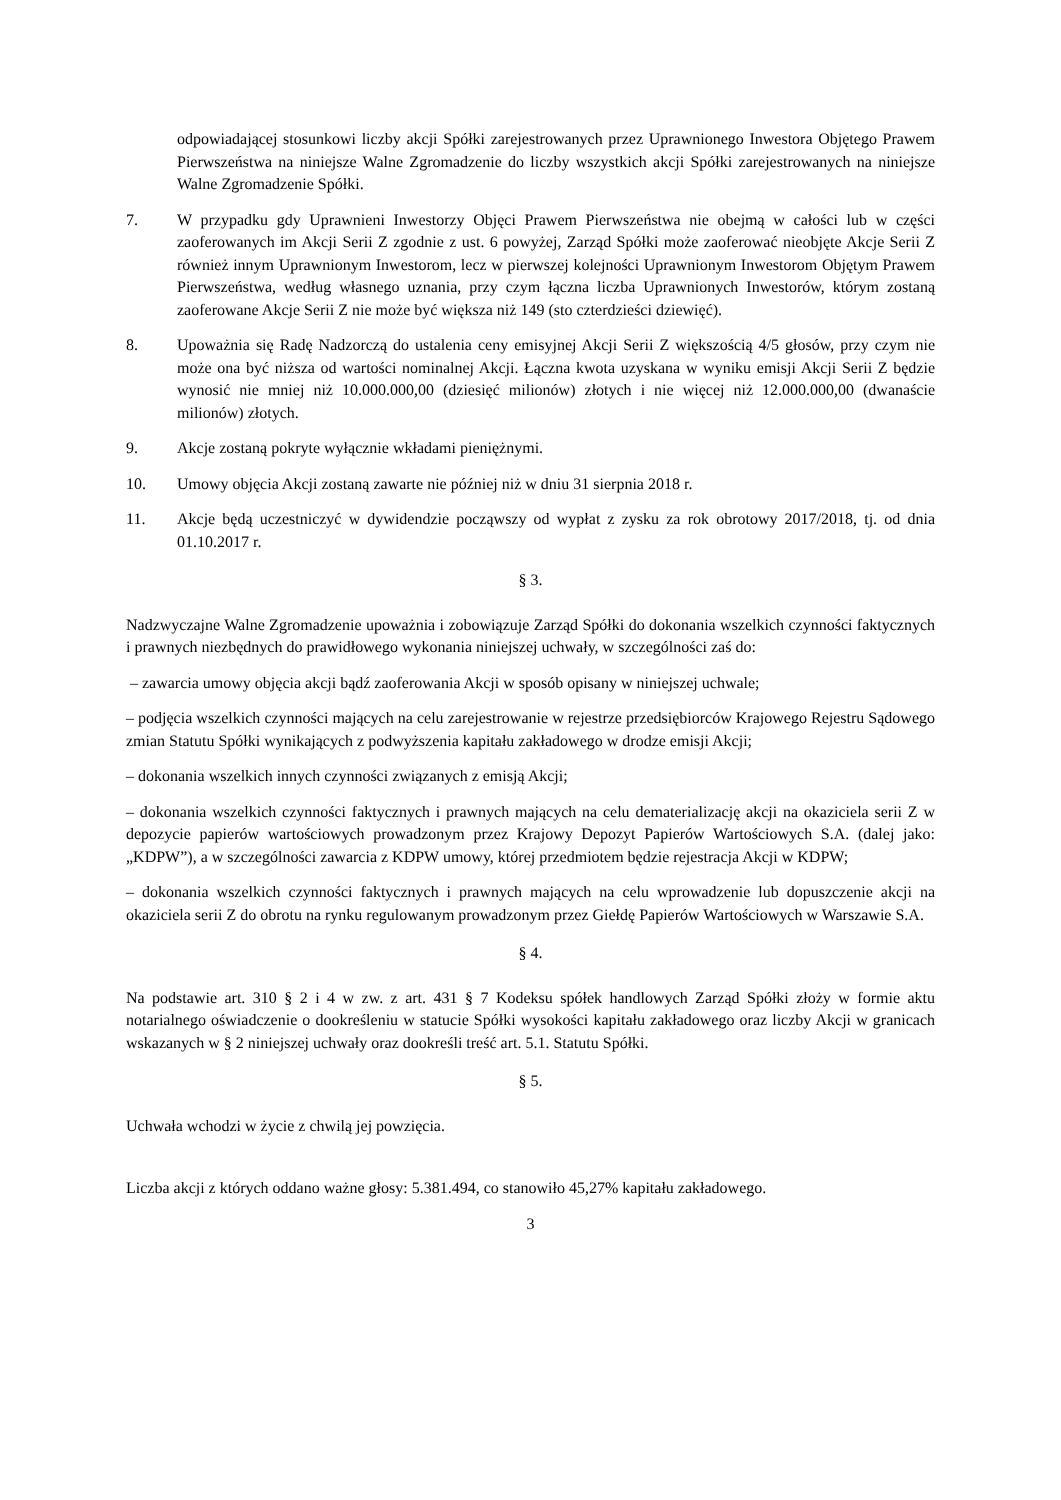odpowiadającej stosunkowi liczby akcji Spółki zarejestrowanych przez Uprawnionego Inwestora Objętego Prawem Pierwszeństwa na niniejsze Walne Zgromadzenie do liczby wszystkich akcji Spółki zarejestrowanych na niniejsze Walne Zgromadzenie Spółki.
7. W przypadku gdy Uprawnieni Inwestorzy Objęci Prawem Pierwszeństwa nie obejmą w całości lub w części zaoferowanych im Akcji Serii Z zgodnie z ust. 6 powyżej, Zarząd Spółki może zaoferować nieobjęte Akcje Serii Z również innym Uprawnionym Inwestorom, lecz w pierwszej kolejności Uprawnionym Inwestorom Objętym Prawem Pierwszeństwa, według własnego uznania, przy czym łączna liczba Uprawnionych Inwestorów, którym zostaną zaoferowane Akcje Serii Z nie może być większa niż 149 (sto czterdzieści dziewięć).
8. Upoważnia się Radę Nadzorczą do ustalenia ceny emisyjnej Akcji Serii Z większością 4/5 głosów, przy czym nie może ona być niższa od wartości nominalnej Akcji. Łączna kwota uzyskana w wyniku emisji Akcji Serii Z będzie wynosić nie mniej niż 10.000.000,00 (dziesięć milionów) złotych i nie więcej niż 12.000.000,00 (dwanaście milionów) złotych.
9. Akcje zostaną pokryte wyłącznie wkładami pieniężnymi.
10. Umowy objęcia Akcji zostaną zawarte nie później niż w dniu 31 sierpnia 2018 r.
11. Akcje będą uczestniczyć w dywidendzie począwszy od wypłat z zysku za rok obrotowy 2017/2018, tj. od dnia 01.10.2017 r.
§ 3.
Nadzwyczajne Walne Zgromadzenie upoważnia i zobowiązuje Zarząd Spółki do dokonania wszelkich czynności faktycznych i prawnych niezbędnych do prawidłowego wykonania niniejszej uchwały, w szczególności zaś do:
– zawarcia umowy objęcia akcji bądź zaoferowania Akcji w sposób opisany w niniejszej uchwale;
– podjęcia wszelkich czynności mających na celu zarejestrowanie w rejestrze przedsiębiorców Krajowego Rejestru Sądowego zmian Statutu Spółki wynikających z podwyższenia kapitału zakładowego w drodze emisji Akcji;
– dokonania wszelkich innych czynności związanych z emisją Akcji;
– dokonania wszelkich czynności faktycznych i prawnych mających na celu dematerializację akcji na okaziciela serii Z w depozycie papierów wartościowych prowadzonym przez Krajowy Depozyt Papierów Wartościowych S.A. (dalej jako: „KDPW”), a w szczególności zawarcia z KDPW umowy, której przedmiotem będzie rejestracja Akcji w KDPW;
– dokonania wszelkich czynności faktycznych i prawnych mających na celu wprowadzenie lub dopuszczenie akcji na okaziciela serii Z do obrotu na rynku regulowanym prowadzonym przez Giełdę Papierów Wartościowych w Warszawie S.A.
§ 4.
Na podstawie art. 310 § 2 i 4 w zw. z art. 431 § 7 Kodeksu spółek handlowych Zarząd Spółki złoży w formie aktu notarialnego oświadczenie o dookreśleniu w statucie Spółki wysokości kapitału zakładowego oraz liczby Akcji w granicach wskazanych w § 2 niniejszej uchwały oraz dookreśli treść art. 5.1. Statutu Spółki.
§ 5.
Uchwała wchodzi w życie z chwilą jej powzięcia.
Liczba akcji z których oddano ważne głosy: 5.381.494, co stanowiło 45,27% kapitału zakładowego.
3